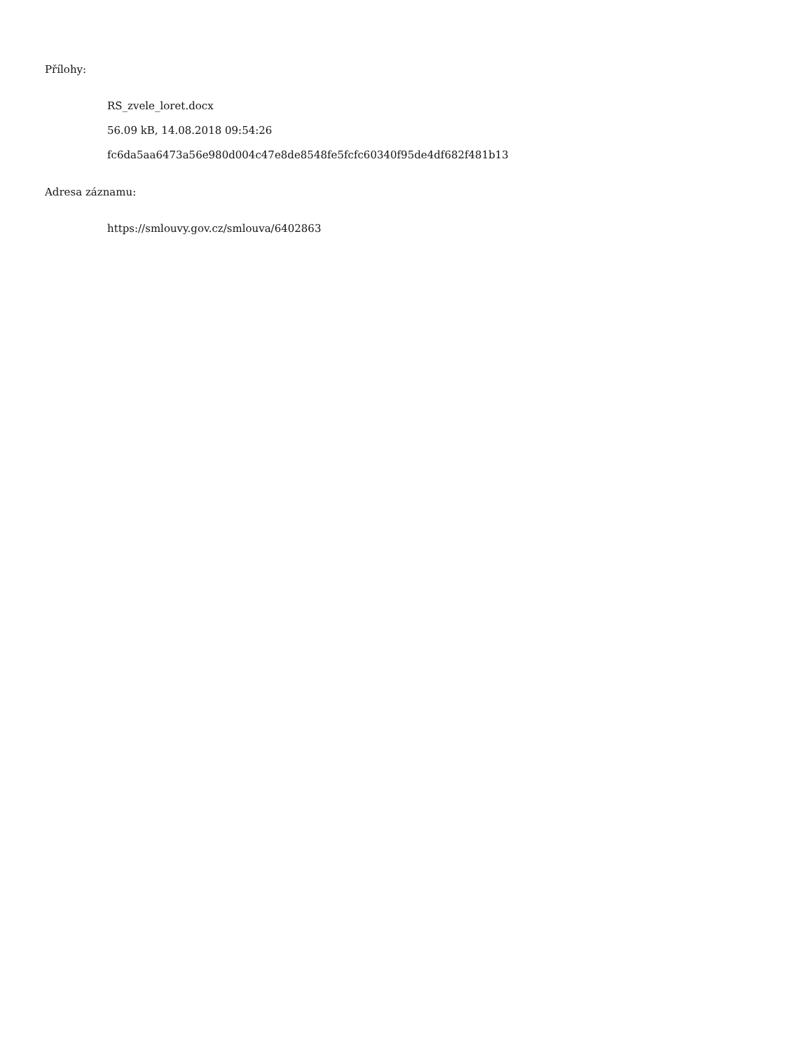Přílohy:
RS_zvele_loret.docx
56.09 kB, 14.08.2018 09:54:26
fc6da5aa6473a56e980d004c47e8de8548fe5fcfc60340f95de4df682f481b13
Adresa záznamu:
https://smlouvy.gov.cz/smlouva/6402863